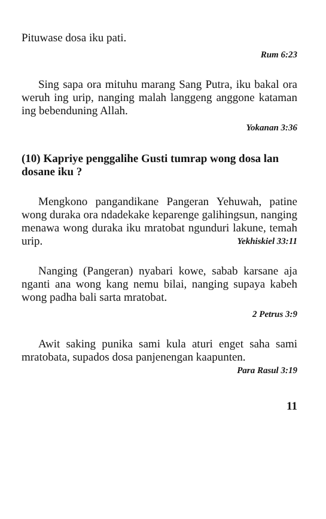Pituwase dosa iku pati.
Rum 6:23
Sing sapa ora mituhu marang Sang Putra, iku bakal ora weruh ing urip, nanging malah langgeng anggone kataman ing bebenduning Allah.
Yokanan 3:36
(10) Kapriye penggalihe Gusti tumrap wong dosa lan dosane iku ?
Mengkono pangandikane Pangeran Yehuwah, patine wong duraka ora ndadekake keparenge galihingsun, nanging menawa wong duraka iku mratobat ngunduri lakune, temah urip. Yekhiskiel 33:11
Nanging (Pangeran) nyabari kowe, sabab karsane aja nganti ana wong kang nemu bilai, nanging supaya kabeh wong padha bali sarta mratobat.
2 Petrus 3:9
Awit saking punika sami kula aturi enget saha sami mratobata, supados dosa panjenengan kaapunten. Para Rasul 3:19
11